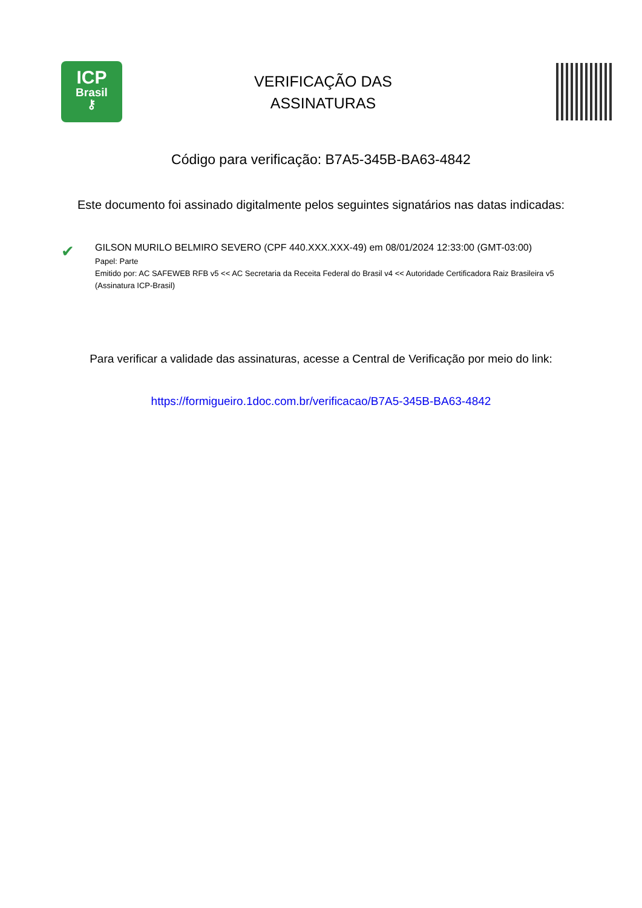ICP
Brasil
⚷
VERIFICAÇÃO DAS
ASSINATURAS
Código para verificação: B7A5-345B-BA63-4842
Este documento foi assinado digitalmente pelos seguintes signatários nas datas indicadas:
✔
GILSON MURILO BELMIRO SEVERO (CPF 440.XXX.XXX-49) em 08/01/2024 12:33:00 (GMT-03:00)
Papel: Parte
Emitido por: AC SAFEWEB RFB v5 << AC Secretaria da Receita Federal do Brasil v4 << Autoridade Certificadora Raiz Brasileira v5
(Assinatura ICP-Brasil)
Para verificar a validade das assinaturas, acesse a Central de Verificação por meio do link:
https://formigueiro.1doc.com.br/verificacao/B7A5-345B-BA63-4842